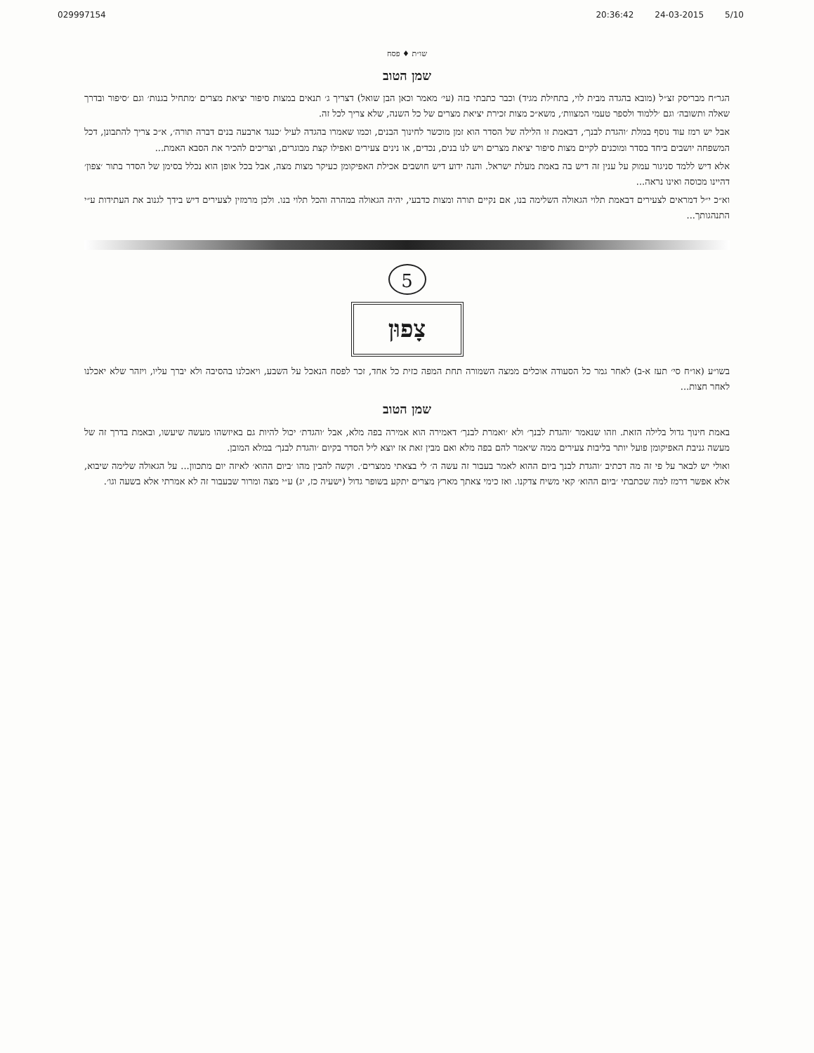029997154 20:36:42 24-03-2015 5/10
שו״ת ♦ פסח
שמן הטוב
הגר״ח מבריסק זצ״ל (מובא בהגדה מבית לוי, בתחילת מגיד) וכבר כתבתי בזה (עי׳ מאמר וכאן הבן שואל) דצריך ג׳ תנאים במצות סיפור יציאת מצרים ׳מתחיל בגנות׳ וגם ׳סיפור ובדרך שאלה ותשובה׳ וגם ׳ללמוד ולספר טעמי המצוות׳, משא״כ מצות זכירת יציאת מצרים של כל השנה, שלא צריך לכל זה.
אבל יש רמז עוד נוסף במלת ׳והגדת לבנך׳, דבאמת זו הלילה של הסדר הוא זמן מוכשר לחינוך הבנים, וכמו שאמרו בהגדה לעיל ׳כנגד ארבעה בנים דברה תורה׳, א״כ צריך להתבונן, דכל המשפחה יושבים ביחד בסדר ומוכנים לקיים מצות סיפור יציאת מצרים ויש לנו בנים, נכדים, או נינים צעירים ואפילו קצת מבוגרים, וצריכים להכיר את הסבא האמת...
אלא דיש ללמד סניגור עמוק על ענין זה דיש בה באמת מעלת ישראל. והנה ידוע דיש חושבים אכילת האפיקומן כעיקר מצות מצה, אבל בכל אופן הוא נכלל בסימן של הסדר בתור ׳צפון׳ דהיינו מכוסה ואינו נראה...
וא״כ י״ל דמראים לצעירים דבאמת תלוי הגאולה השלימה בנו, אם נקיים תורה ומצות כדבעי, יהיה הגאולה במהרה והכל תלוי בנו. ולכן מרמזין לצעירים דיש בידך לגנוב את העתידות ע״י התנהגותך...
5
צָפוּן
בשו״ע (או״ח סי׳ תעז א-ב) לאחר גמר כל הסעודה אוכלים ממצה השמורה תחת המפה כזית כל אחד, זכר לפסח הנאכל על השבע, ויאכלנו בהסיבה ולא יברך עליו, ויזהר שלא יאכלנו לאחר חצות...
שמן הטוב
באמת חינוך גדול בלילה הזאת. וזהו שנאמר ׳והגדת לבנך׳ ולא ׳ואמרת לבנך׳ דאמירה הוא אמירה בפה מלא, אבל ׳והגדת׳ יכול להיות גם באיזשהו מעשה שיעשו, ובאמת בדרך זה של מעשה גניבת האפיקומן פועל יותר בליבות צעירים ממה שיאמר להם בפה מלא ואם מבין זאת אז יוצא ליל הסדר בקיום ׳והגדת לבנך׳ במלא המובן.
ואולי יש לבאר על פי זה מה דכתיב ׳והגדת לבנך ביום ההוא לאמר בעבור זה עשה ה׳ לי בצאתי ממצרים׳. וקשה להבין מהו ׳ביום ההוא׳ לאיזה יום מתכוון... על הגאולה שלימה שיבוא, אלא אפשר דרמז למה שכתבתי ׳ביום ההוא׳ קאי משיח צדקנו. ואז כימי צאתך מארץ מצרים יתקע בשופר גדול (ישעיה כז, יג) ע״י מצה ומרור שבעבור זה לא אמרתי אלא בשעה וגו׳.